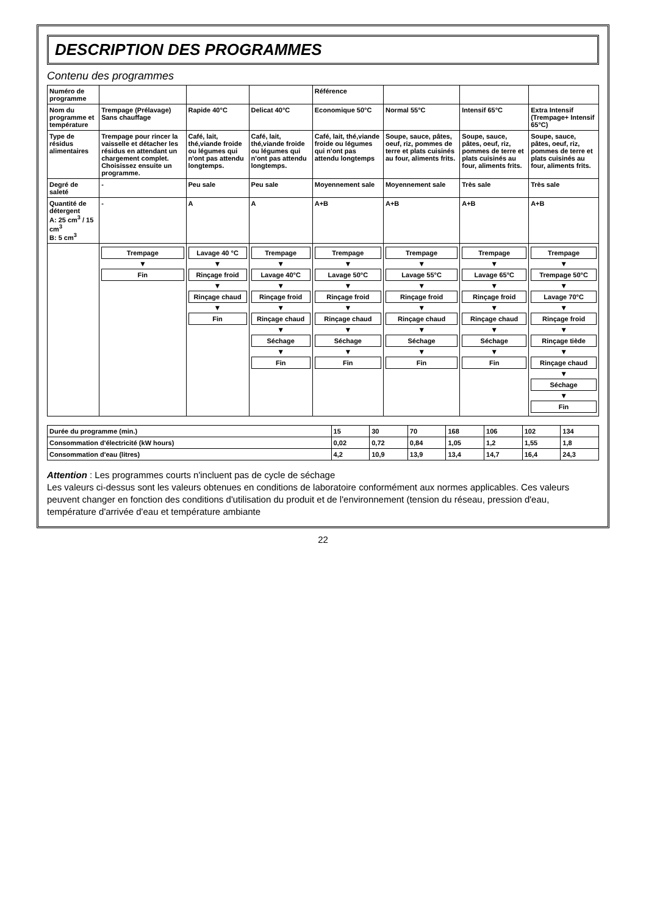DESCRIPTION DES PROGRAMMES
Contenu des programmes
| Numéro de programme | | | | Référence | | | |
| Nom du programme et température | Trempage (Prélavage) Sans chauffage | Rapide 40°C | Delicat 40°C | Economique 50°C | Normal 55°C | Intensif 65°C | Extra Intensif (Trempage+ Intensif 65°C) |
| Type de résidus alimentaires | Trempage pour rincer la vaisselle et détacher les résidus en attendant un chargement complet. Choisissez ensuite un programme. | Café, lait, thé,viande froide ou légumes qui n'ont pas attendu longtemps. | Café, lait, thé,viande froide ou légumes qui n'ont pas attendu longtemps. | Café, lait, thé,viande froide ou légumes qui n'ont pas attendu longtemps | Soupe, sauce, pâtes, oeuf, riz, pommes de terre et plats cuisinés au four, aliments frits. | Soupe, sauce, pâtes, oeuf, riz, pommes de terre et plats cuisinés au four, aliments frits. | Soupe, sauce, pâtes, oeuf, riz, pommes de terre et plats cuisinés au four, aliments frits. |
| Degré de saleté | - | Peu sale | Peu sale | Moyennement sale | Moyennement sale | Très sale | Très sale |
| Quantité de détergent A: 25 cm<sup>3</sup> / 15 cm<sup>3</sup> B: 5 cm<sup>3</sup> | - | A | A | A+B | A+B | A+B | A+B |
| | Trempage ▼ Fin | Lavage 40 °C ▼ Rinçage froid ▼ Rinçage chaud ▼ Fin | Trempage ▼ Lavage 40°C ▼ Rinçage froid ▼ Rinçage chaud ▼ Séchage ▼ Fin | Trempage ▼ Lavage 50°C ▼ Rinçage froid ▼ Rinçage chaud ▼ Séchage ▼ Fin | Trempage ▼ Lavage 55°C ▼ Rinçage froid ▼ Rinçage chaud ▼ Séchage ▼ Fin | Trempage ▼ Lavage 65°C ▼ Rinçage froid ▼ Rinçage chaud ▼ Séchage ▼ Fin | Trempage ▼ Trempage 50°C ▼ Lavage 70°C ▼ Rinçage froid ▼ Rinçage tiède ▼ Rinçage chaud ▼ Séchage ▼ Fin |
| Durée du programme (min.) | 15 | 30 | 70 | 168 | 106 | 102 | 134 |
| Consommation d'électricité (kW hours) | 0,02 | 0,72 | 0,84 | 1,05 | 1,2 | 1,55 | 1,8 |
| Consommation d'eau (litres) | 4,2 | 10,9 | 13,9 | 13,4 | 14,7 | 16,4 | 24,3 |
Attention : Les programmes courts n'incluent pas de cycle de séchage
Les valeurs ci-dessus sont les valeurs obtenues en conditions de laboratoire conformément aux normes applicables. Ces valeurs peuvent changer en fonction des conditions d'utilisation du produit et de l'environnement (tension du réseau, pression d'eau, température d'arrivée d'eau et température ambiante
22